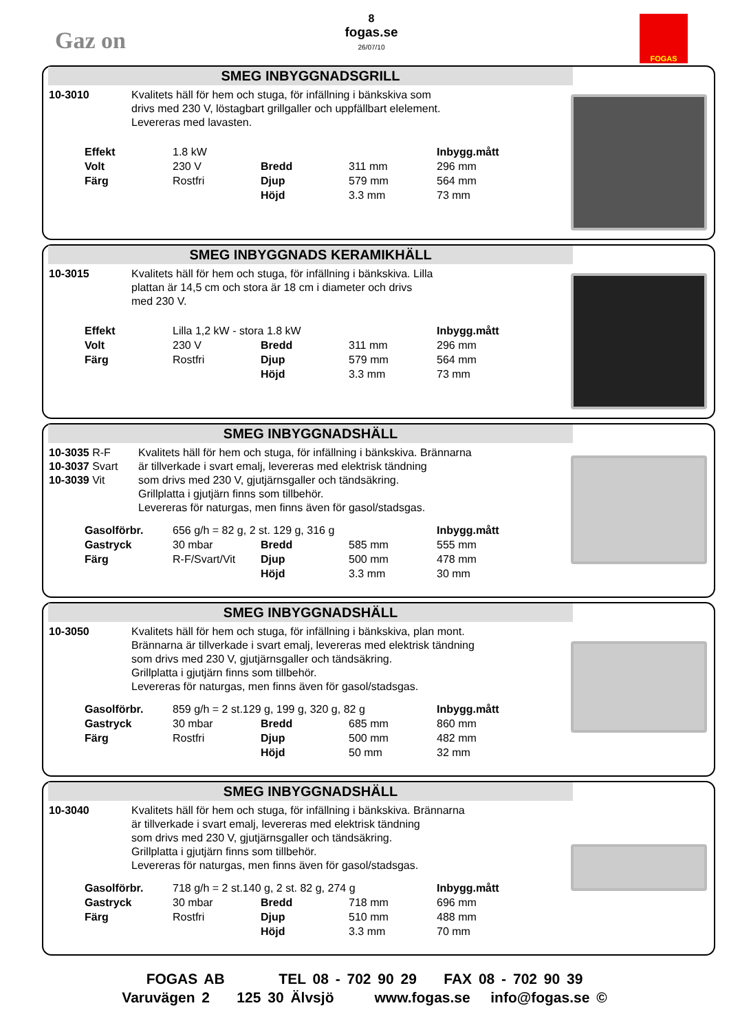Gaz on
8
fogas.se
26/07/10
FOGAS
SMEG INBYGGNADSGRILL
10-3010 Kvalitets häll för hem och stuga, för infällning i bänkskiva som
drivs med 230 V, löstagbart grillgaller och uppfällbart elelement.
Levereras med lavasten.
| Effekt | 1.8 kW | | | Inbygg.mått |
| Volt | 230 V | Bredd | 311 mm | 296 mm |
| Färg | Rostfri | Djup | 579 mm | 564 mm |
| | | Höjd | 3.3 mm | 73 mm |
SMEG INBYGGNADS KERAMIKHÄLL
10-3015 Kvalitets häll för hem och stuga, för infällning i bänkskiva. Lilla
plattan är 14,5 cm och stora är 18 cm i diameter och drivs
med 230 V.
| Effekt | Lilla 1,2 kW - stora 1.8 kW | | | Inbygg.mått |
| Volt | 230 V | Bredd | 311 mm | 296 mm |
| Färg | Rostfri | Djup | 579 mm | 564 mm |
| | | Höjd | 3.3 mm | 73 mm |
SMEG INBYGGNADSHÄLL
10-3035 R-F
10-3037 Svart
10-3039 Vit
Kvalitets häll för hem och stuga, för infällning i bänkskiva. Brännarna
är tillverkade i svart emalj, levereras med elektrisk tändning
som drivs med 230 V, gjutjärnsgaller och tändsäkring.
Grillplatta i gjutjärn finns som tillbehör.
Levereras för naturgas, men finns även för gasol/stadsgas.
| Gasolförbr. | 656 g/h = 82 g, 2 st. 129 g, 316 g | | | Inbygg.mått |
| Gastryck | 30 mbar | Bredd | 585 mm | 555 mm |
| Färg | R-F/Svart/Vit | Djup | 500 mm | 478 mm |
| | | Höjd | 3.3 mm | 30 mm |
SMEG INBYGGNADSHÄLL
10-3050 Kvalitets häll för hem och stuga, för infällning i bänkskiva, plan mont.
Brännarna är tillverkade i svart emalj, levereras med elektrisk tändning
som drivs med 230 V, gjutjärnsgaller och tändsäkring.
Grillplatta i gjutjärn finns som tillbehör.
Levereras för naturgas, men finns även för gasol/stadsgas.
| Gasolförbr. | 859 g/h = 2 st.129 g, 199 g, 320 g, 82 g | | | Inbygg.mått |
| Gastryck | 30 mbar | Bredd | 685 mm | 860 mm |
| Färg | Rostfri | Djup | 500 mm | 482 mm |
| | | Höjd | 50 mm | 32 mm |
SMEG INBYGGNADSHÄLL
10-3040 Kvalitets häll för hem och stuga, för infällning i bänkskiva. Brännarna
är tillverkade i svart emalj, levereras med elektrisk tändning
som drivs med 230 V, gjutjärnsgaller och tändsäkring.
Grillplatta i gjutjärn finns som tillbehör.
Levereras för naturgas, men finns även för gasol/stadsgas.
| Gasolförbr. | 718 g/h = 2 st.140 g, 2 st. 82 g, 274 g | | | Inbygg.mått |
| Gastryck | 30 mbar | Bredd | 718 mm | 696 mm |
| Färg | Rostfri | Djup | 510 mm | 488 mm |
| | | Höjd | 3.3 mm | 70 mm |
FOGAS AB TEL 08 - 702 90 29 FAX 08 - 702 90 39
Varuvägen 2 125 30 Älvsjö www.fogas.se info@fogas.se ©